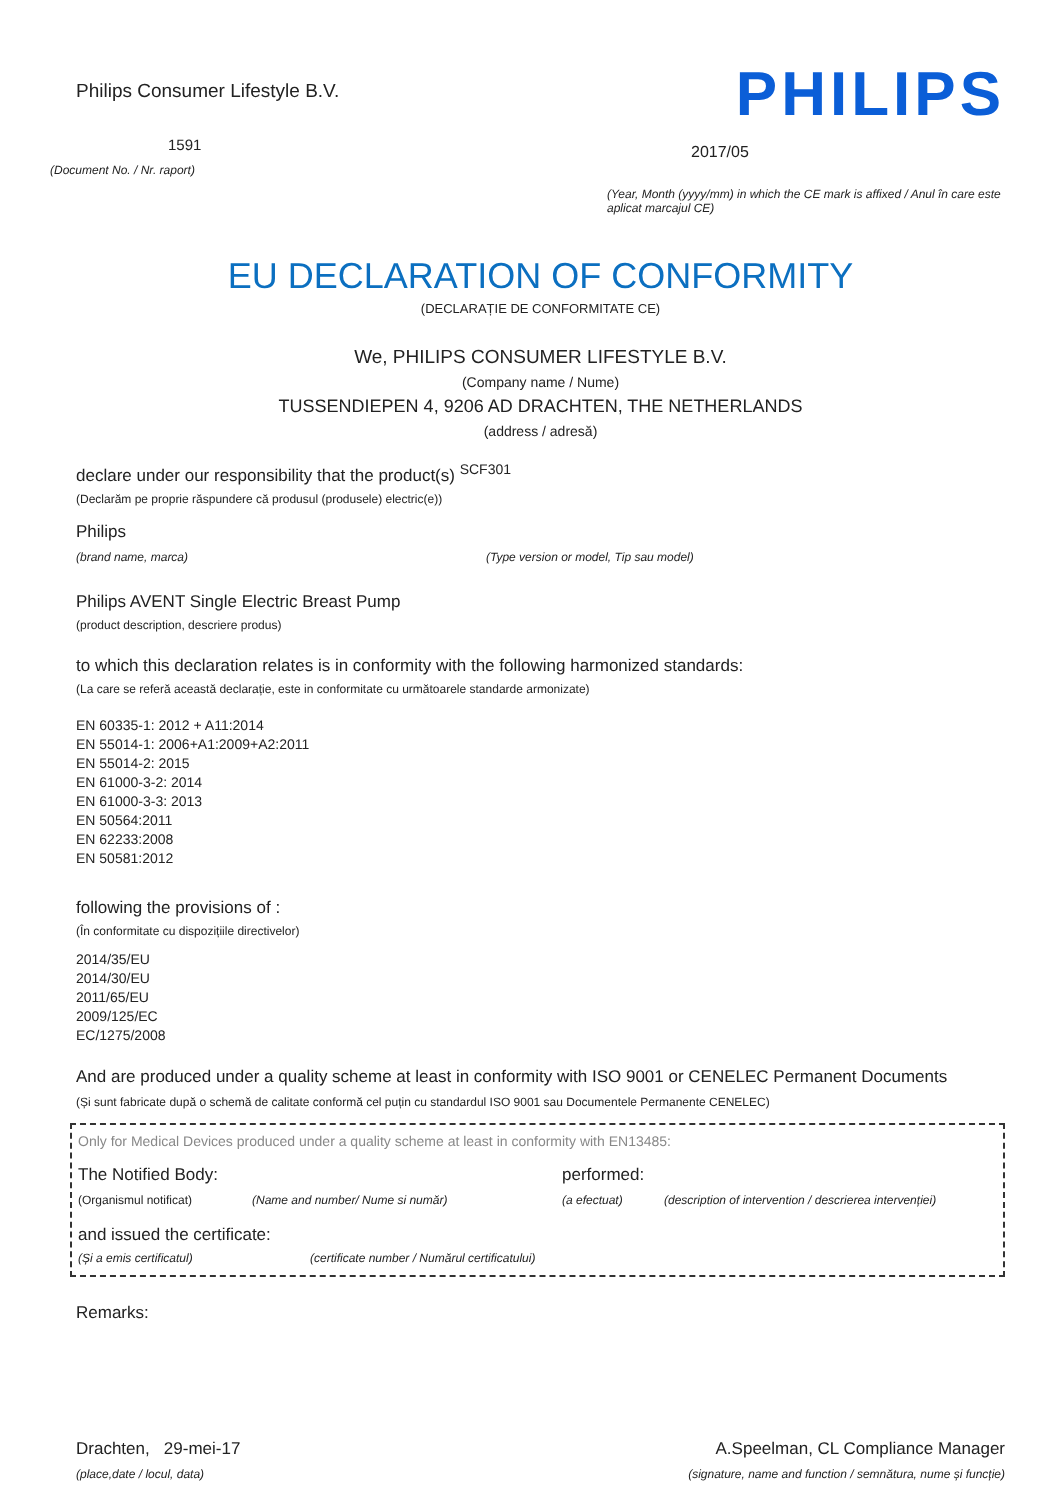Philips Consumer Lifestyle B.V.
1591
(Document No. / Nr. raport)
PHILIPS
2017/05
(Year, Month (yyyy/mm) in which the CE mark is affixed / Anul în care este aplicat marcajul CE)
EU DECLARATION OF CONFORMITY
(DECLARAȚIE DE CONFORMITATE CE)
We, PHILIPS CONSUMER LIFESTYLE B.V.
(Company name / Nume)
TUSSENDIEPEN 4, 9206 AD DRACHTEN, THE NETHERLANDS
(address / adresă)
declare under our responsibility that the product(s) <sup>SCF301</sup>
(Declarăm pe proprie răspundere că produsul (produsele) electric(e))
Philips
(brand name, marca) (Type version or model, Tip sau model)
Philips AVENT Single Electric Breast Pump
(product description, descriere produs)
to which this declaration relates is in conformity with the following harmonized standards:
(La care se referă această declarație, este in conformitate cu următoarele standarde armonizate)
EN 60335-1: 2012 + A11:2014
EN 55014-1: 2006+A1:2009+A2:2011
EN 55014-2: 2015
EN 61000-3-2: 2014
EN 61000-3-3: 2013
EN 50564:2011
EN 62233:2008
EN 50581:2012
following the provisions of :
(În conformitate cu dispozițiile directivelor)
2014/35/EU
2014/30/EU
2011/65/EU
2009/125/EC
EC/1275/2008
And are produced under a quality scheme at least in conformity with ISO 9001 or CENELEC Permanent Documents
(Și sunt fabricate după o schemă de calitate conformă cel puțin cu standardul ISO 9001 sau Documentele Permanente CENELEC)
Only for Medical Devices produced under a quality scheme at least in conformity with EN13485:
The Notified Body: performed:
(Organismul notificat) (Name and number/ Nume si număr) (a efectuat) (description of intervention / descrierea intervenției)
and issued the certificate:
(Și a emis certificatul) (certificate number / Numărul certificatului)
Remarks:
Drachten, 29-mei-17
A.Speelman, CL Compliance Manager
(place,date / locul, data) (signature, name and function / semnătura, nume și funcție)